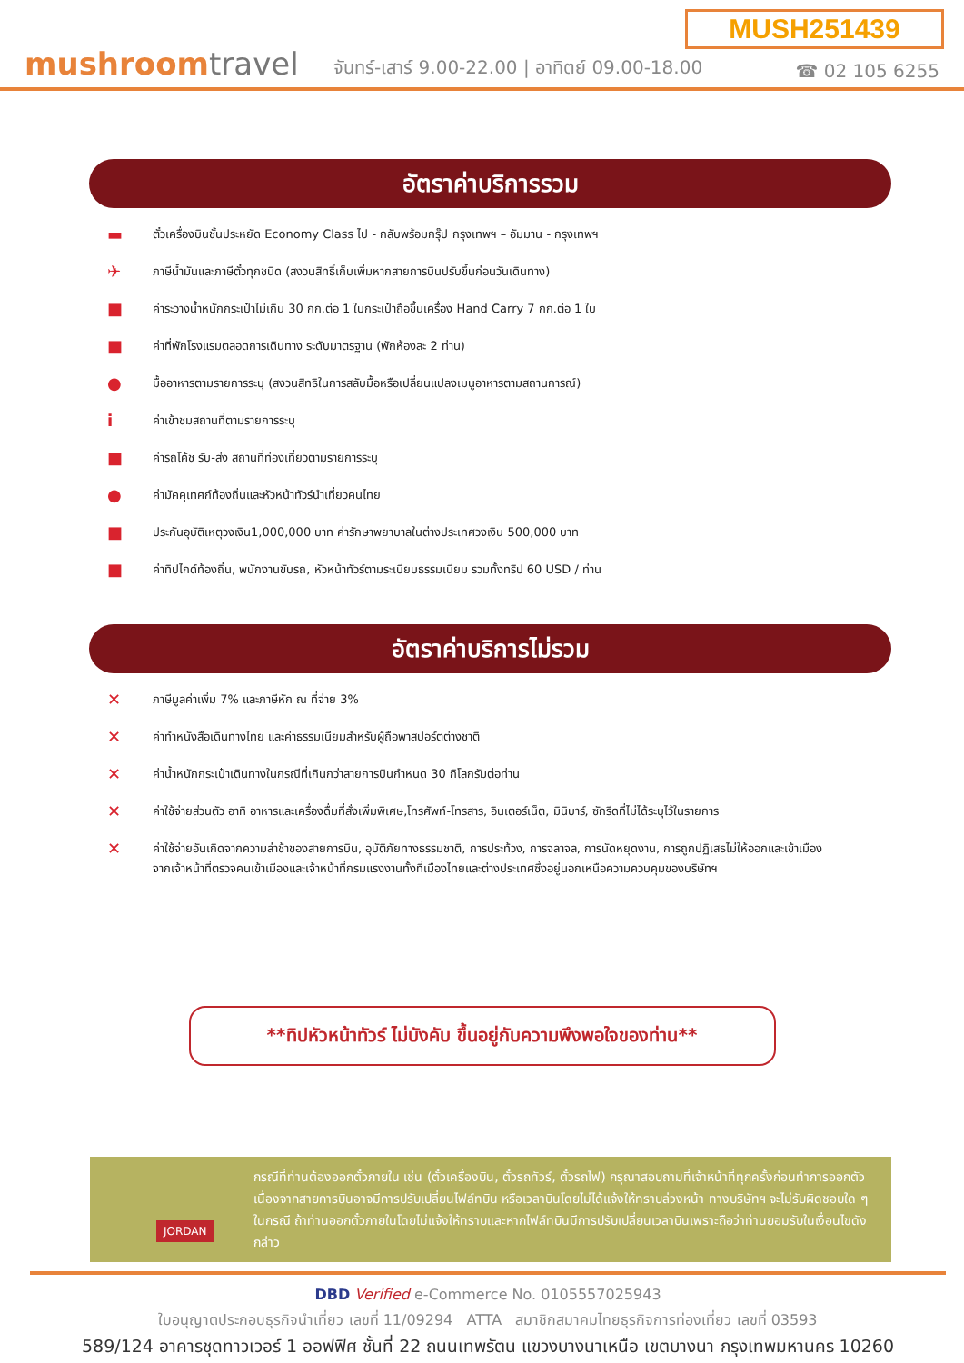MUSH251439
mushroomtravel
จันทร์-เสาร์ 9.00-22.00 | อาทิตย์ 09.00-18.00
☎ 02 105 6255
อัตราค่าบริการรวม
▬ ตั๋วเครื่องบินชั้นประหยัด Economy Class ไป - กลับพร้อมกรุ๊ป กรุงเทพฯ – อัมมาน - กรุงเทพฯ
✈ ภาษีน้ำมันและภาษีตั๋วทุกชนิด (สงวนสิทธิ์เก็บเพิ่มหากสายการบินปรับขึ้นก่อนวันเดินทาง)
■ ค่าระวางน้ำหนักกระเป๋าไม่เกิน 30 กก.ต่อ 1 ใบกระเป๋าถือขึ้นเครื่อง Hand Carry 7 กก.ต่อ 1 ใบ
■ ค่าที่พักโรงแรมตลอดการเดินทาง ระดับมาตรฐาน (พักห้องละ 2 ท่าน)
● มื้ออาหารตามรายการระบุ (สงวนสิทธิในการสลับมื้อหรือเปลี่ยนแปลงเมนูอาหารตามสถานการณ์)
iค่าเข้าชมสถานที่ตามรายการระบุ
■ ค่ารถโค้ช รับ-ส่ง สถานที่ท่องเที่ยวตามรายการระบุ
● ค่ามัคคุเทศก์ท้องถิ่นและหัวหน้าทัวร์นำเที่ยวคนไทย
■ ประกันอุบัติเหตุวงเงิน1,000,000 บาท ค่ารักษาพยาบาลในต่างประเทศวงเงิน 500,000 บาท
■ ค่าทิปไกด์ท้องถิ่น, พนักงานขับรถ, หัวหน้าทัวร์ตามระเบียบธรรมเนียม รวมทั้งทริป 60 USD / ท่าน
อัตราค่าบริการไม่รวม
✕ ภาษีมูลค่าเพิ่ม 7% และภาษีหัก ณ ที่จ่าย 3%
✕ ค่าทำหนังสือเดินทางไทย และค่าธรรมเนียมสำหรับผู้ถือพาสปอร์ตต่างชาติ
✕ ค่าน้ำหนักกระเป๋าเดินทางในกรณีที่เกินกว่าสายการบินกำหนด 30 กิโลกรัมต่อท่าน
✕ ค่าใช้จ่ายส่วนตัว อาทิ อาหารและเครื่องดื่มที่สั่งเพิ่มพิเศษ,โทรศัพท์-โทรสาร, อินเตอร์เน็ต, มินิบาร์, ซักรีดที่ไม่ได้ระบุไว้ในรายการ
✕ ค่าใช้จ่ายอันเกิดจากความล่าช้าของสายการบิน, อุบัติภัยทางธรรมชาติ, การประท้วง, การจลาจล, การนัดหยุดงาน, การถูกปฏิเสธไม่ให้ออกและเข้าเมืองจากเจ้าหน้าที่ตรวจคนเข้าเมืองและเจ้าหน้าที่กรมแรงงานทั้งที่เมืองไทยและต่างประเทศซึ่งอยู่นอกเหนือความควบคุมของบริษัทฯ
**ทิปหัวหน้าทัวร์ ไม่บังคับ ขึ้นอยู่กับความพึงพอใจของท่าน**
JORDAN กรณีที่ท่านต้องออกตั๋วภายใน เช่น (ตั๋วเครื่องบิน, ตั๋วรถทัวร์, ตั๋วรถไฟ) กรุณาสอบถามที่เจ้าหน้าที่ทุกครั้งก่อนทำการออกตัว เนื่องจากสายการบินอาจมีการปรับเปลี่ยนไฟล์ทบิน หรือเวลาบินโดยไม่ได้แจ้งให้ทราบล่วงหน้า ทางบริษัทฯ จะไม่รับผิดชอบใด ๆ ในกรณี ถ้าท่านออกตั๋วภายในโดยไม่แจ้งให้ทราบและหากไฟล์ทบินมีการปรับเปลี่ยนเวลาบินเพราะถือว่าท่านยอมรับในเงื่อนไขดังกล่าว
DBD Verified e-Commerce No. 0105557025943
ใบอนุญาตประกอบธุรกิจนำเที่ยว เลขที่ 11/09294 ATTA สมาชิกสมาคมไทยธุรกิจการท่องเที่ยว เลขที่ 03593
589/124 อาคารชุดทาวเวอร์ 1 ออฟฟิศ ชั้นที่ 22 ถนนเทพรัตน แขวงบางนาเหนือ เขตบางนา กรุงเทพมหานคร 10260